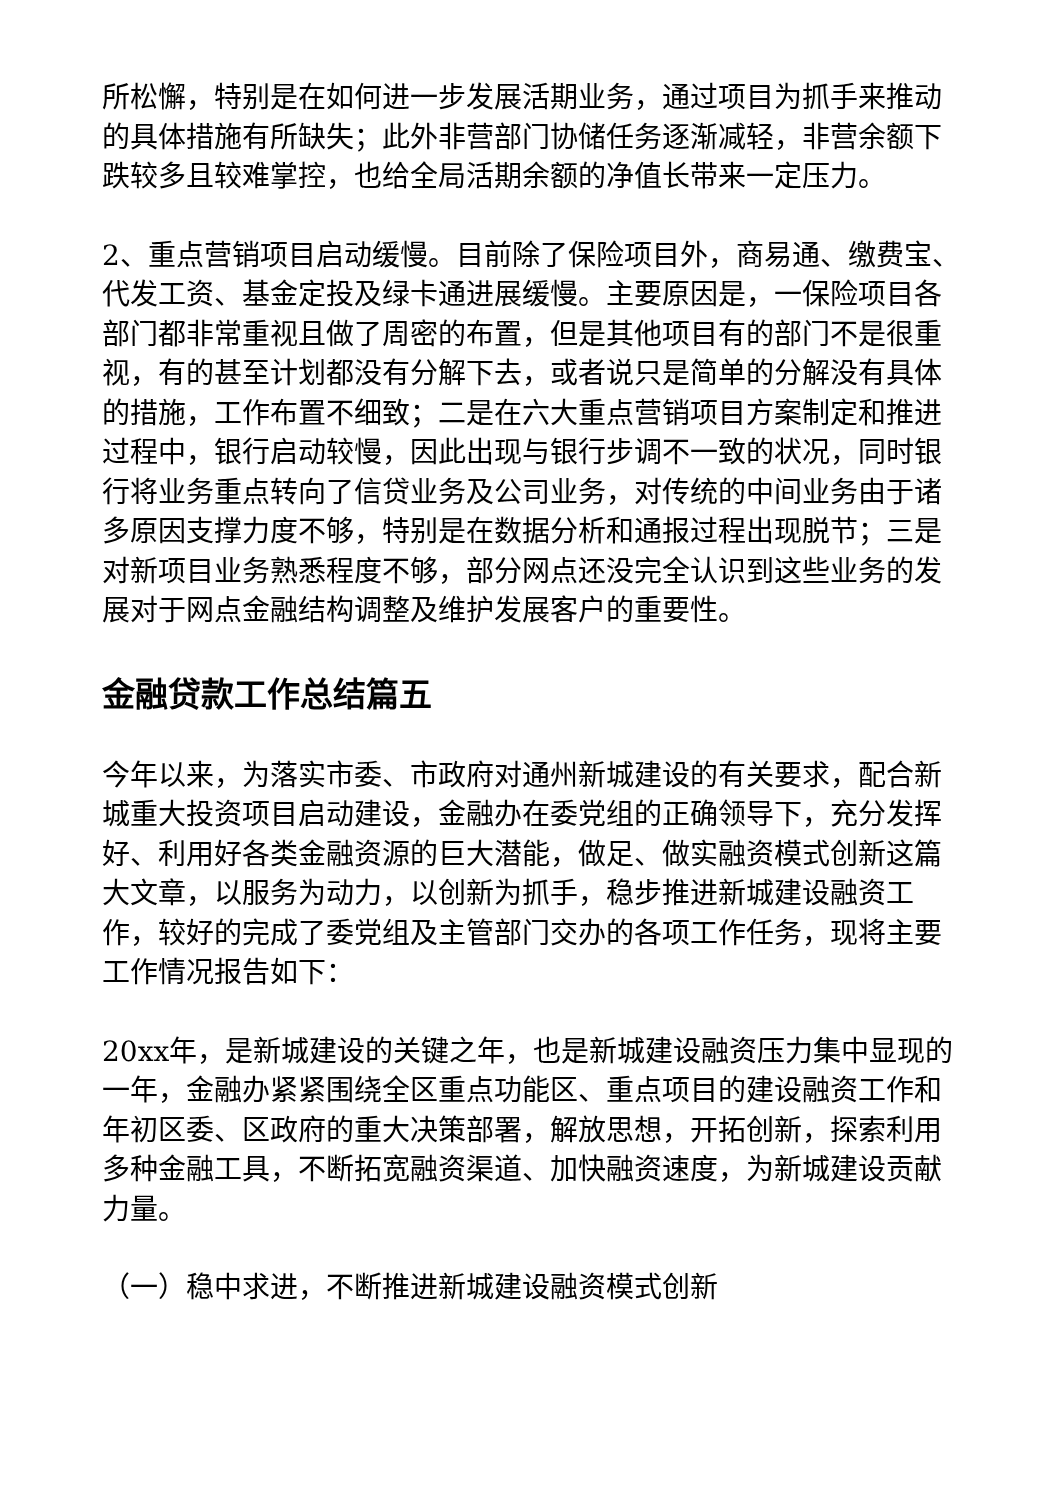所松懈，特别是在如何进一步发展活期业务，通过项目为抓手来推动的具体措施有所缺失；此外非营部门协储任务逐渐减轻，非营余额下跌较多且较难掌控，也给全局活期余额的净值长带来一定压力。
2、重点营销项目启动缓慢。目前除了保险项目外，商易通、缴费宝、代发工资、基金定投及绿卡通进展缓慢。主要原因是，一保险项目各部门都非常重视且做了周密的布置，但是其他项目有的部门不是很重视，有的甚至计划都没有分解下去，或者说只是简单的分解没有具体的措施，工作布置不细致；二是在六大重点营销项目方案制定和推进过程中，银行启动较慢，因此出现与银行步调不一致的状况，同时银行将业务重点转向了信贷业务及公司业务，对传统的中间业务由于诸多原因支撑力度不够，特别是在数据分析和通报过程出现脱节；三是对新项目业务熟悉程度不够，部分网点还没完全认识到这些业务的发展对于网点金融结构调整及维护发展客户的重要性。
金融贷款工作总结篇五
今年以来，为落实市委、市政府对通州新城建设的有关要求，配合新城重大投资项目启动建设，金融办在委党组的正确领导下，充分发挥好、利用好各类金融资源的巨大潜能，做足、做实融资模式创新这篇大文章，以服务为动力，以创新为抓手，稳步推进新城建设融资工作，较好的完成了委党组及主管部门交办的各项工作任务，现将主要工作情况报告如下：
20xx年，是新城建设的关键之年，也是新城建设融资压力集中显现的一年，金融办紧紧围绕全区重点功能区、重点项目的建设融资工作和年初区委、区政府的重大决策部署，解放思想，开拓创新，探索利用多种金融工具，不断拓宽融资渠道、加快融资速度，为新城建设贡献力量。
（一）稳中求进，不断推进新城建设融资模式创新